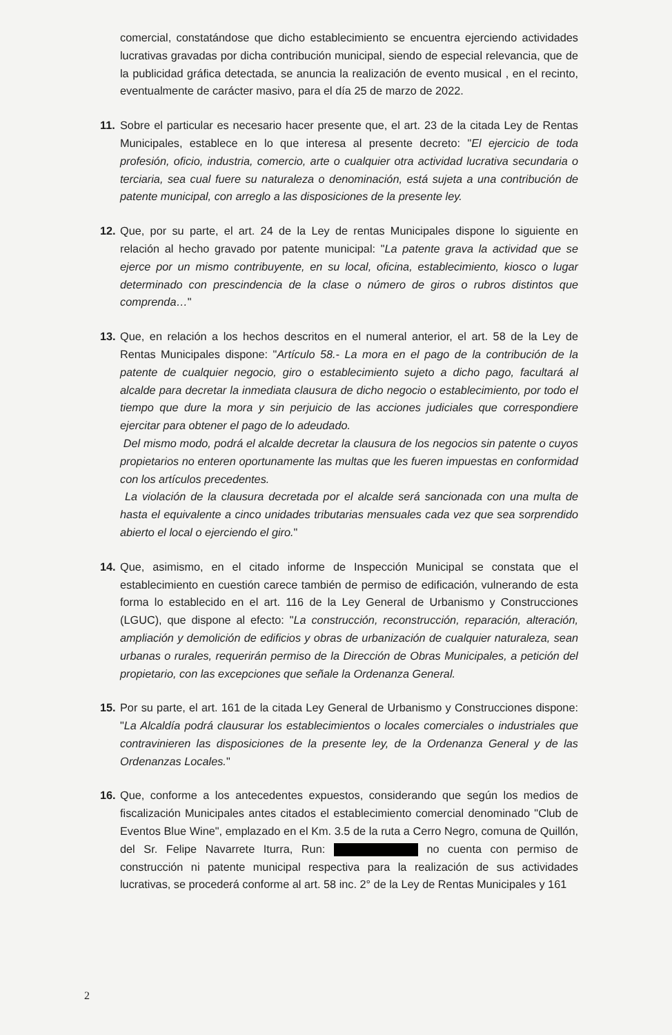comercial, constatándose que dicho establecimiento se encuentra ejerciendo actividades lucrativas gravadas por dicha contribución municipal, siendo de especial relevancia, que de la publicidad gráfica detectada, se anuncia la realización de evento musical , en el recinto, eventualmente de carácter masivo, para el día 25 de marzo de 2022.
11.
Sobre el particular es necesario hacer presente que, el art. 23 de la citada Ley de Rentas Municipales, establece en lo que interesa al presente decreto: "El ejercicio de toda profesión, oficio, industria, comercio, arte o cualquier otra actividad lucrativa secundaria o terciaria, sea cual fuere su naturaleza o denominación, está sujeta a una contribución de patente municipal, con arreglo a las disposiciones de la presente ley.
12.
Que, por su parte, el art. 24 de la Ley de rentas Municipales dispone lo siguiente en relación al hecho gravado por patente municipal: "La patente grava la actividad que se ejerce por un mismo contribuyente, en su local, oficina, establecimiento, kiosco o lugar determinado con prescindencia de la clase o número de giros o rubros distintos que comprenda…"
13.
Que, en relación a los hechos descritos en el numeral anterior, el art. 58 de la Ley de Rentas Municipales dispone: "Artículo 58.- La mora en el pago de la contribución de la patente de cualquier negocio, giro o establecimiento sujeto a dicho pago, facultará al alcalde para decretar la inmediata clausura de dicho negocio o establecimiento, por todo el tiempo que dure la mora y sin perjuicio de las acciones judiciales que correspondiere ejercitar para obtener el pago de lo adeudado.
Del mismo modo, podrá el alcalde decretar la clausura de los negocios sin patente o cuyos propietarios no enteren oportunamente las multas que les fueren impuestas en conformidad con los artículos precedentes.
La violación de la clausura decretada por el alcalde será sancionada con una multa de hasta el equivalente a cinco unidades tributarias mensuales cada vez que sea sorprendido abierto el local o ejerciendo el giro."
14.
Que, asimismo, en el citado informe de Inspección Municipal se constata que el establecimiento en cuestión carece también de permiso de edificación, vulnerando de esta forma lo establecido en el art. 116 de la Ley General de Urbanismo y Construcciones (LGUC), que dispone al efecto: "La construcción, reconstrucción, reparación, alteración, ampliación y demolición de edificios y obras de urbanización de cualquier naturaleza, sean urbanas o rurales, requerirán permiso de la Dirección de Obras Municipales, a petición del propietario, con las excepciones que señale la Ordenanza General.
15.
Por su parte, el art. 161 de la citada Ley General de Urbanismo y Construcciones dispone: "La Alcaldía podrá clausurar los establecimientos o locales comerciales o industriales que contravinieren las disposiciones de la presente ley, de la Ordenanza General y de las Ordenanzas Locales."
16.
Que, conforme a los antecedentes expuestos, considerando que según los medios de fiscalización Municipales antes citados el establecimiento comercial denominado "Club de Eventos Blue Wine", emplazado en el Km. 3.5 de la ruta a Cerro Negro, comuna de Quillón, del Sr. Felipe Navarrete Iturra, Run: no cuenta con permiso de construcción ni patente municipal respectiva para la realización de sus actividades lucrativas, se procederá conforme al art. 58 inc. 2° de la Ley de Rentas Municipales y 161
2